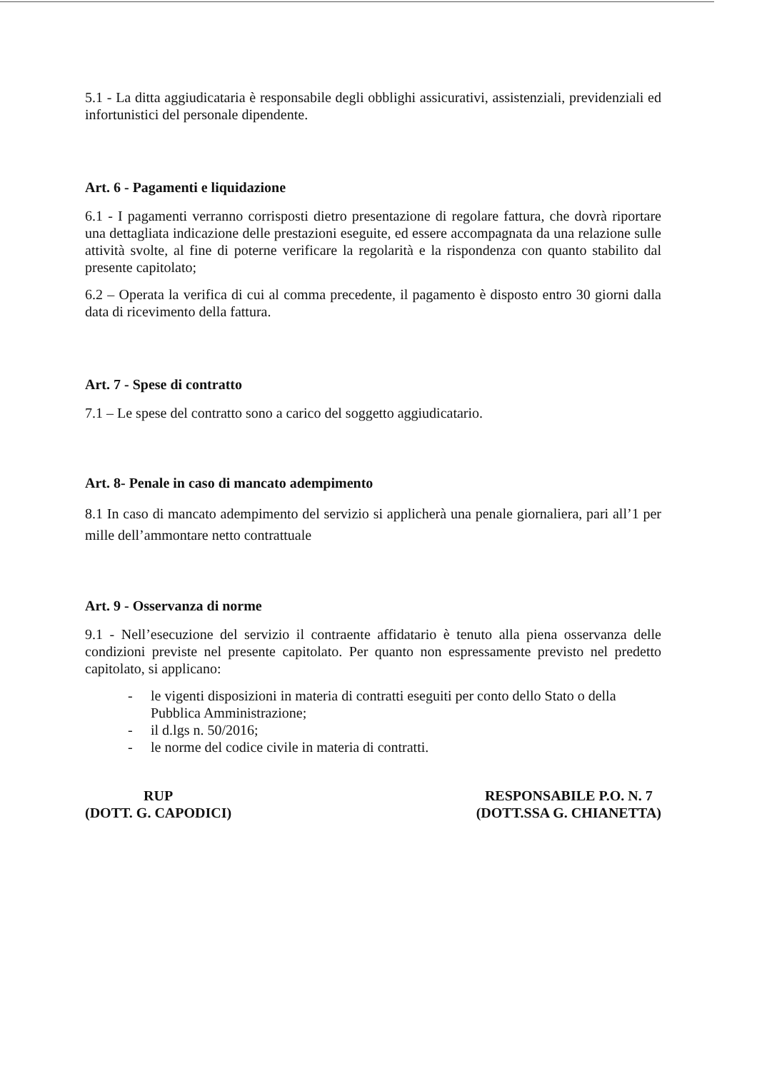5.1 - La ditta aggiudicataria è responsabile degli obblighi assicurativi, assistenziali, previdenziali ed infortunistici del personale dipendente.
Art. 6 - Pagamenti e liquidazione
6.1 - I pagamenti verranno corrisposti dietro presentazione di regolare fattura, che dovrà riportare una dettagliata indicazione delle prestazioni eseguite, ed essere accompagnata da una relazione sulle attività svolte, al fine di poterne verificare la regolarità e la rispondenza con quanto stabilito dal presente capitolato;
6.2 – Operata la verifica di cui al comma precedente, il pagamento è disposto entro 30 giorni dalla data di ricevimento della fattura.
Art. 7 - Spese di contratto
7.1 – Le spese del contratto sono a carico del soggetto aggiudicatario.
Art. 8- Penale in caso di mancato adempimento
8.1 In caso di mancato adempimento del servizio si applicherà una penale giornaliera, pari all’1 per mille dell’ammontare netto contrattuale
Art. 9 - Osservanza di norme
9.1 - Nell’esecuzione del servizio il contraente affidatario è tenuto alla piena osservanza delle condizioni previste nel presente capitolato. Per quanto non espressamente previsto nel predetto capitolato, si applicano:
- le vigenti disposizioni in materia di contratti eseguiti per conto dello Stato o della Pubblica Amministrazione;
- il d.lgs n. 50/2016;
- le norme del codice civile in materia di contratti.
RUP
(DOTT. G. CAPODICI)
RESPONSABILE P.O. N. 7
(DOTT.SSA G. CHIANETTA)